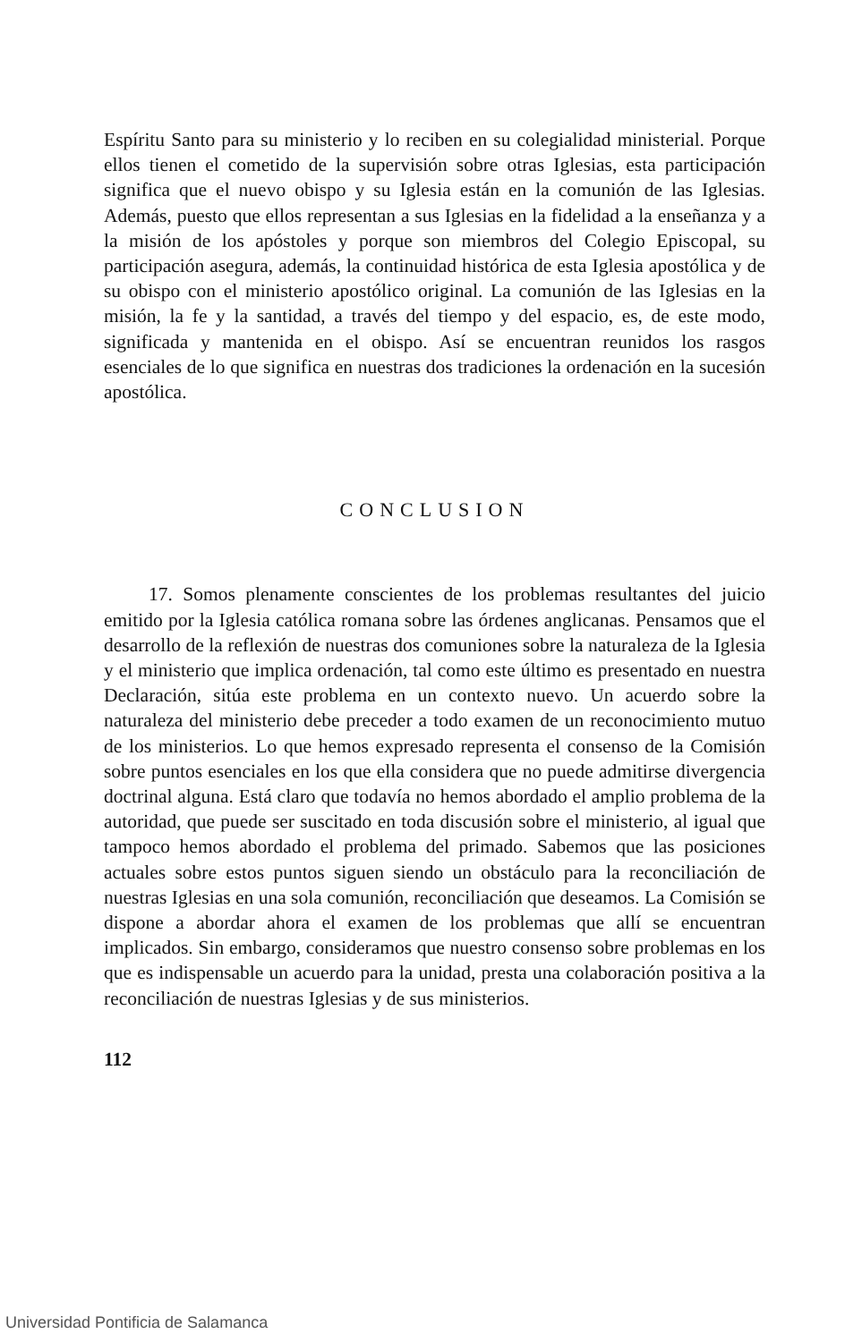Espíritu Santo para su ministerio y lo reciben en su colegialidad ministerial. Porque ellos tienen el cometido de la supervisión sobre otras Iglesias, esta participación significa que el nuevo obispo y su Iglesia están en la comunión de las Iglesias. Además, puesto que ellos representan a sus Iglesias en la fidelidad a la enseñanza y a la misión de los apóstoles y porque son miembros del Colegio Episcopal, su participación asegura, además, la continuidad histórica de esta Iglesia apostólica y de su obispo con el ministerio apostólico original. La comunión de las Iglesias en la misión, la fe y la santidad, a través del tiempo y del espacio, es, de este modo, significada y mantenida en el obispo. Así se encuentran reunidos los rasgos esenciales de lo que significa en nuestras dos tradiciones la ordenación en la sucesión apostólica.
CONCLUSION
17. Somos plenamente conscientes de los problemas resultantes del juicio emitido por la Iglesia católica romana sobre las órdenes anglicanas. Pensamos que el desarrollo de la reflexión de nuestras dos comuniones sobre la naturaleza de la Iglesia y el ministerio que implica ordenación, tal como este último es presentado en nuestra Declaración, sitúa este problema en un contexto nuevo. Un acuerdo sobre la naturaleza del ministerio debe preceder a todo examen de un reconocimiento mutuo de los ministerios. Lo que hemos expresado representa el consenso de la Comisión sobre puntos esenciales en los que ella considera que no puede admitirse divergencia doctrinal alguna. Está claro que todavía no hemos abordado el amplio problema de la autoridad, que puede ser suscitado en toda discusión sobre el ministerio, al igual que tampoco hemos abordado el problema del primado. Sabemos que las posiciones actuales sobre estos puntos siguen siendo un obstáculo para la reconciliación de nuestras Iglesias en una sola comunión, reconciliación que deseamos. La Comisión se dispone a abordar ahora el examen de los problemas que allí se encuentran implicados. Sin embargo, consideramos que nuestro consenso sobre problemas en los que es indispensable un acuerdo para la unidad, presta una colaboración positiva a la reconciliación de nuestras Iglesias y de sus ministerios.
112
Universidad Pontificia de Salamanca